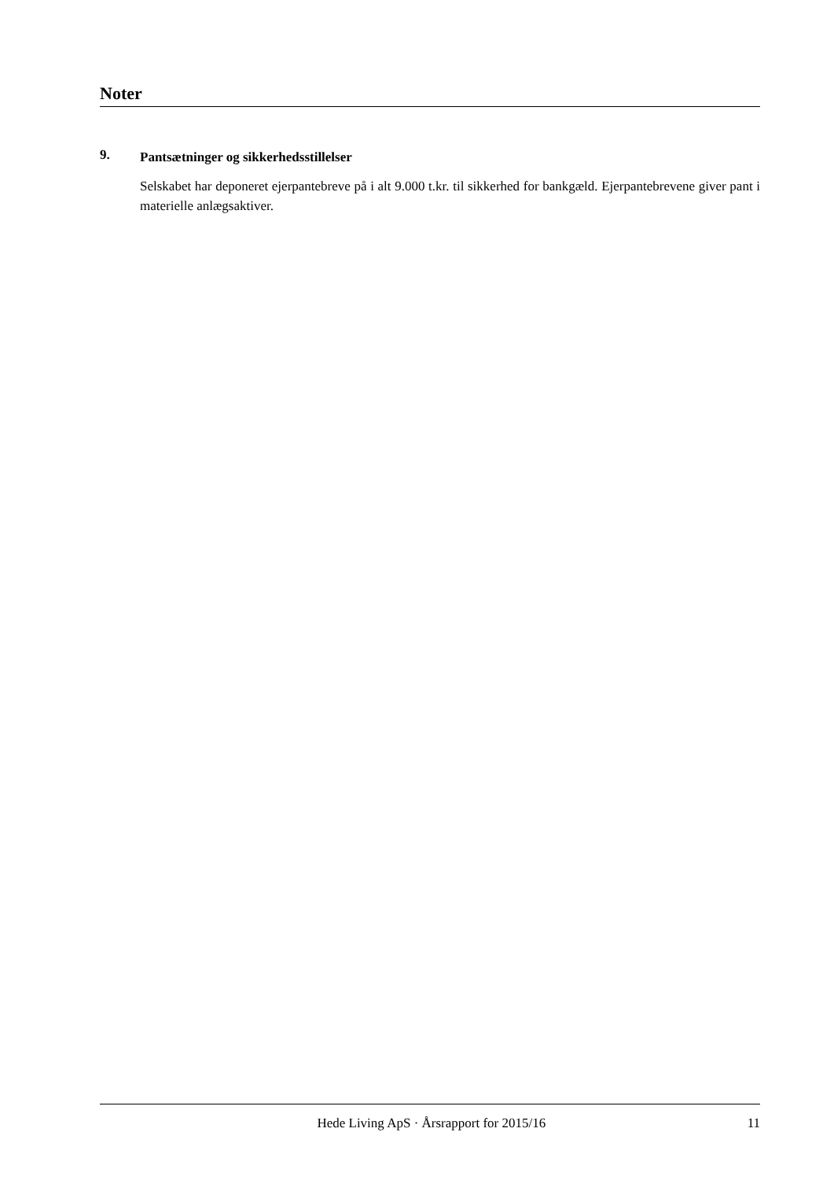Noter
9.
Pantsætninger og sikkerhedsstillelser
Selskabet har deponeret ejerpantebreve på i alt 9.000 t.kr. til sikkerhed for bankgæld. Ejerpante­brevene giver pant i materielle anlægsaktiver.
Hede Living ApS · Årsrapport for 2015/16
11